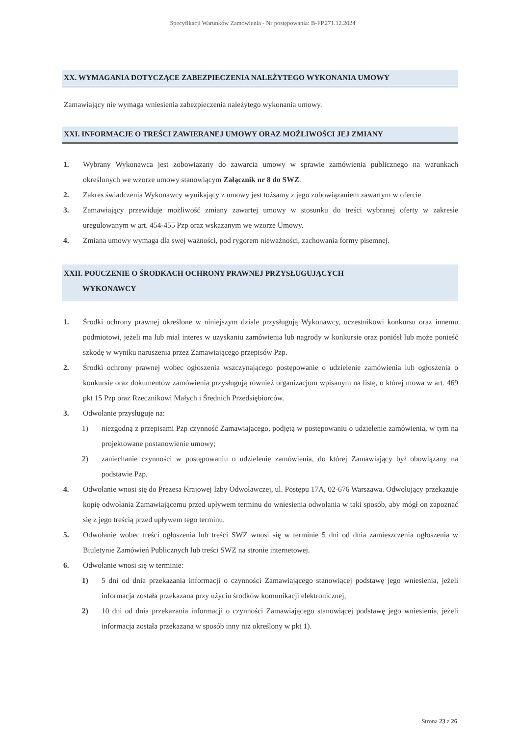Specyfikacji Warunków Zamówienia - Nr postępowania: B-FP.271.12.2024
XX. WYMAGANIA DOTYCZĄCE ZABEZPIECZENIA NALEŻYTEGO WYKONANIA UMOWY
Zamawiający nie wymaga wniesienia zabezpieczenia należytego wykonania umowy.
XXI. INFORMACJE O TREŚCI ZAWIERANEJ UMOWY ORAZ MOŻLIWOŚCI JEJ ZMIANY
1. Wybrany Wykonawca jest zobowiązany do zawarcia umowy w sprawie zamówienia publicznego na warunkach określonych we wzorze umowy stanowiącym Załącznik nr 8 do SWZ.
2. Zakres świadczenia Wykonawcy wynikający z umowy jest tożsamy z jego zobowiązaniem zawartym w ofercie.
3. Zamawiający przewiduje możliwość zmiany zawartej umowy w stosunku do treści wybranej oferty w zakresie uregulowanym w art. 454-455 Pzp oraz wskazanym we wzorze Umowy.
4. Zmiana umowy wymaga dla swej ważności, pod rygorem nieważności, zachowania formy pisemnej.
XXII. POUCZENIE O ŚRODKACH OCHRONY PRAWNEJ PRZYSŁUGUJĄCYCH
WYKONAWCY
1. Środki ochrony prawnej określone w niniejszym dziale przysługują Wykonawcy, uczestnikowi konkursu oraz innemu podmiotowi, jeżeli ma lub miał interes w uzyskaniu zamówienia lub nagrody w konkursie oraz poniósł lub może ponieść szkodę w wyniku naruszenia przez Zamawiającego przepisów Pzp.
2. Środki ochrony prawnej wobec ogłoszenia wszczynającego postępowanie o udzielenie zamówienia lub ogłoszenia o konkursie oraz dokumentów zamówienia przysługują również organizacjom wpisanym na listę, o której mowa w art. 469 pkt 15 Pzp oraz Rzecznikowi Małych i Średnich Przedsiębiorców.
3. Odwołanie przysługuje na:
1) niezgodną z przepisami Pzp czynność Zamawiającego, podjętą w postępowaniu o udzielenie zamówienia, w tym na projektowane postanowienie umowy;
2) zaniechanie czynności w postępowaniu o udzielenie zamówienia, do której Zamawiający był obowiązany na podstawie Pzp.
4. Odwołanie wnosi się do Prezesa Krajowej Izby Odwoławczej, ul. Postępu 17A, 02-676 Warszawa. Odwołujący przekazuje kopię odwołania Zamawiającemu przed upływem terminu do wniesienia odwołania w taki sposób, aby mógł on zapoznać się z jego treścią przed upływem tego terminu.
5. Odwołanie wobec treści ogłoszenia lub treści SWZ wnosi się w terminie 5 dni od dnia zamieszczenia ogłoszenia w Biuletynie Zamówień Publicznych lub treści SWZ na stronie internetowej.
6. Odwołanie wnosi się w terminie:
1) 5 dni od dnia przekazania informacji o czynności Zamawiającego stanowiącej podstawę jego wniesienia, jeżeli informacja została przekazana przy użyciu środków komunikacji elektronicznej,
2) 10 dni od dnia przekazania informacji o czynności Zamawiającego stanowiącej podstawę jego wniesienia, jeżeli informacja została przekazana w sposób inny niż określony w pkt 1).
Strona 23 z 26